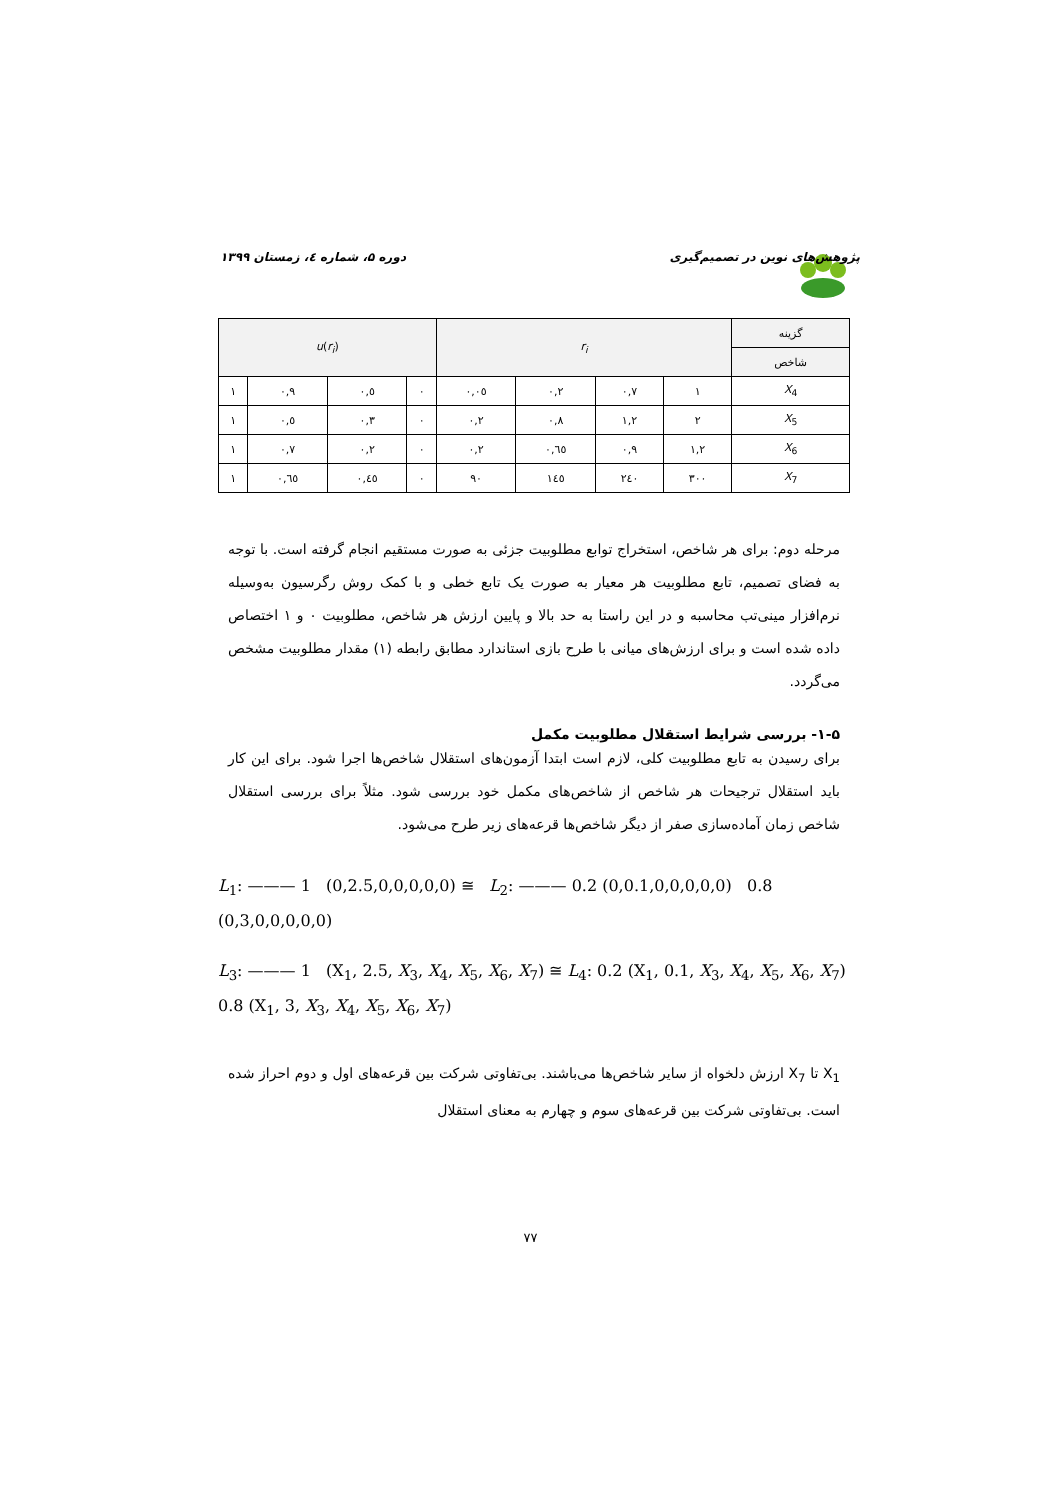پژوهش‌های نوین در تصمیم‌گیری دوره ۵، شماره ٤، زمستان ۱۳۹۹
| u ( r<sub>i</sub> ) | | | | r<sub>i</sub> | | | | گزینه |
| --- | --- | --- | --- | --- | --- | --- | --- | --- |
| | | | | | | | | شاخص |
| ۱ | ۰,۹ | ۰,٥ | ۰ | ۰,۰٥ | ۰,۲ | ۰,۷ | ۱ | X<sub>4</sub> |
| ۱ | ۰,٥ | ۰,۳ | ۰ | ۰,۲ | ۰,۸ | ۱,۲ | ۲ | X<sub>5</sub> |
| ۱ | ۰,۷ | ۰,۲ | ۰ | ۰,۲ | ۰,٦٥ | ۰,۹ | ۱,۲ | X<sub>6</sub> |
| ۱ | ۰,٦٥ | ۰,٤٥ | ۰ | ۹۰ | ۱٤٥ | ۲٤۰ | ۳۰۰ | X<sub>7</sub> |
مرحله دوم: برای هر شاخص، استخراج توابع مطلوبیت جزئی به صورت مستقیم انجام گرفته است. با توجه به فضای تصمیم، تابع مطلوبیت هر معیار به صورت یک تابع خطی و با کمک روش رگرسیون به‌وسیله نرم‌افزار مینی‌تب محاسبه و در این راستا به حد بالا و پایین ارزش هر شاخص، مطلوبیت ۰ و ۱ اختصاص داده شده است و برای ارزش‌های میانی با طرح بازی استاندارد مطابق رابطه (۱) مقدار مطلوبیت مشخص می‌گردد.
۱-۵- بررسی شرایط استقلال مطلوبیت مکمل
برای رسیدن به تابع مطلوبیت کلی، لازم است ابتدا آزمون‌های استقلال شاخص‌ها اجرا شود. برای این کار باید استقلال ترجیحات هر شاخص از شاخص‌های مکمل خود بررسی شود. مثلاً برای بررسی استقلال شاخص زمان آماده‌سازی صفر از دیگر شاخص‌ها قرعه‌های زیر طرح می‌شود.
L<sub>1</sub>: ——— 1 (0,2.5,0,0,0,0,0) ≅ L<sub>2</sub>: ——— 0.2 (0,0.1,0,0,0,0,0) 0.8 (0,3,0,0,0,0,0)
L<sub>3</sub>: ——— 1 (X<sub>1</sub>, 2.5, X<sub>3</sub>, X<sub>4</sub>, X<sub>5</sub>, X<sub>6</sub>, X<sub>7</sub>) ≅ L<sub>4</sub>: 0.2 (X<sub>1</sub>, 0.1, X<sub>3</sub>, X<sub>4</sub>, X<sub>5</sub>, X<sub>6</sub>, X<sub>7</sub>) 0.8 (X<sub>1</sub>, 3, X<sub>3</sub>, X<sub>4</sub>, X<sub>5</sub>, X<sub>6</sub>, X<sub>7</sub>)
X<sub>1</sub> تا X<sub>7</sub> ارزش دلخواه از سایر شاخص‌ها می‌باشند. بی‌تفاوتی شرکت بین قرعه‌های اول و دوم احراز شده است. بی‌تفاوتی شرکت بین قرعه‌های سوم و چهارم به معنای استقلال
۷۷